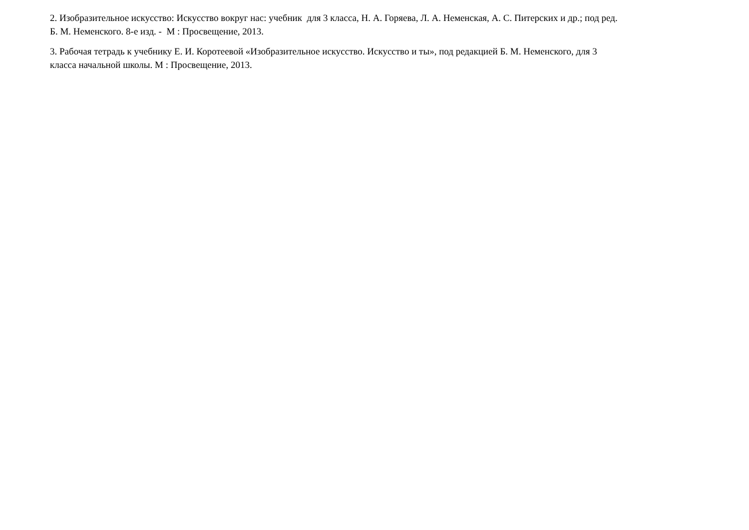2. Изобразительное искусство: Искусство вокруг нас: учебник для 3 класса, Н. А. Горяева, Л. А. Неменская, А. С. Питерских и др.; под ред.
Б. М. Неменского. 8-е изд. - М : Просвещение, 2013.
3. Рабочая тетрадь к учебнику Е. И. Коротеевой «Изобразительное искусство. Искусство и ты», под редакцией Б. М. Неменского, для 3
класса начальной школы. М : Просвещение, 2013.